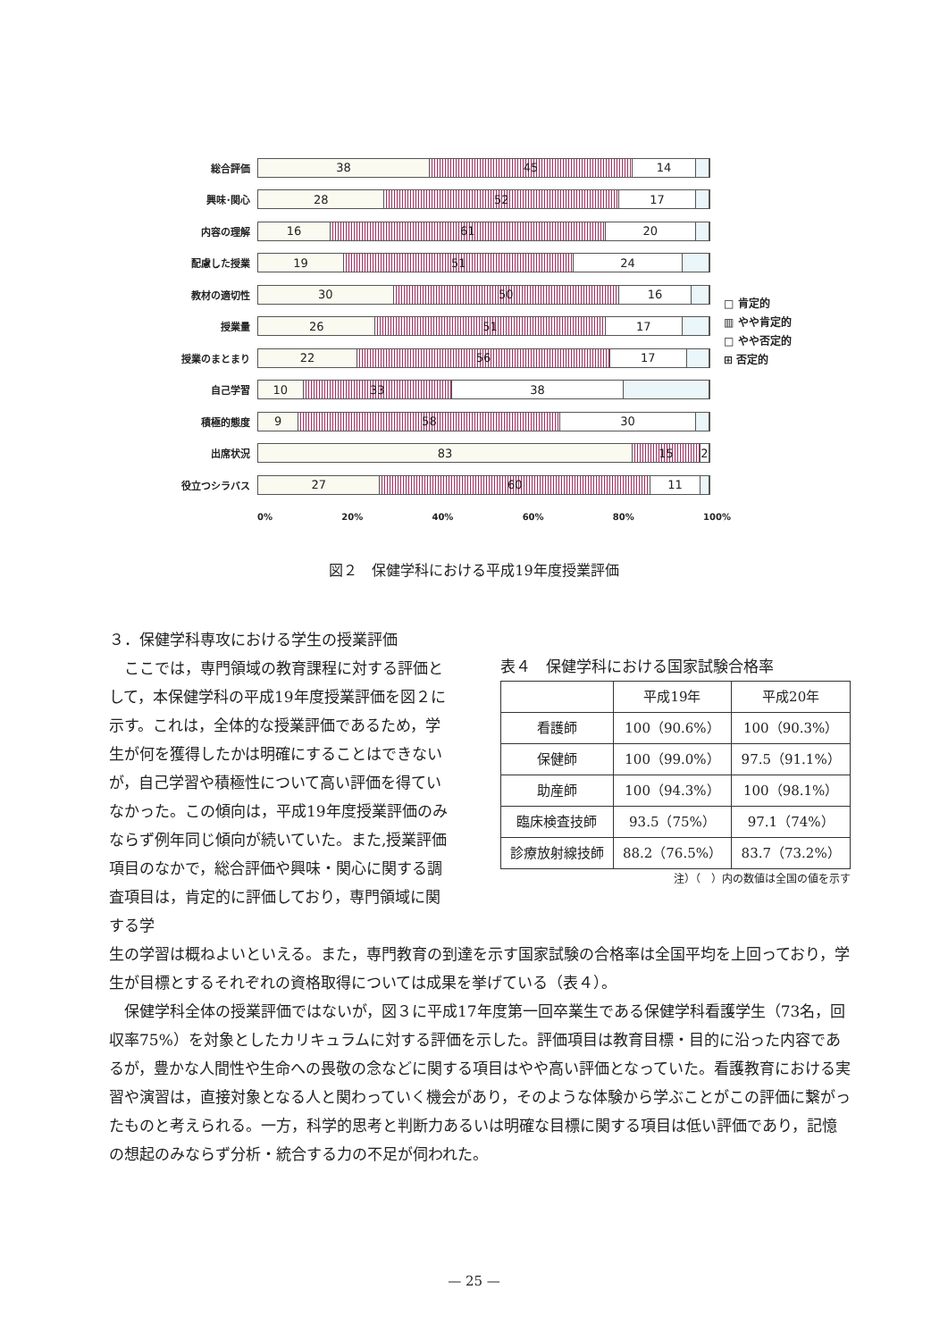総合評価
38 45 14
興味･関心
28 52 17
内容の理解
16 61 20
配慮した授業
19 51 24
教材の適切性
30 50 16
授業量
26 51 17
授業のまとまり
22 56 17
自己学習
10 33 38
積極的態度
9 58 30
出席状況
83 15 2
役立つシラバス
27 60 11
0% 20% 40% 60% 80% 100%
□ 肯定的
▥ やや肯定的
□ やや否定的
⊞ 否定的
図２　保健学科における平成19年度授業評価
３．保健学科専攻における学生の授業評価
　ここでは，専門領域の教育課程に対する評価として，本保健学科の平成19年度授業評価を図２に示す。これは，全体的な授業評価であるため，学生が何を獲得したかは明確にすることはできないが，自己学習や積極性について高い評価を得ていなかった。この傾向は，平成19年度授業評価のみならず例年同じ傾向が続いていた。また,授業評価項目のなかで，総合評価や興味・関心に関する調査項目は，肯定的に評価しており，専門領域に関する学
表４　保健学科における国家試験合格率
| | 平成19年 | 平成20年 |
| --- | --- | --- |
| 看護師 | 100（90.6%） | 100（90.3%） |
| 保健師 | 100（99.0%） | 97.5（91.1%） |
| 助産師 | 100（94.3%） | 100（98.1%） |
| 臨床検査技師 | 93.5（75%） | 97.1（74%） |
| 診療放射線技師 | 88.2（76.5%） | 83.7（73.2%） |
注）（　）内の数値は全国の値を示す
生の学習は概ねよいといえる。また，専門教育の到達を示す国家試験の合格率は全国平均を上回っており，学生が目標とするそれぞれの資格取得については成果を挙げている（表４）。
　保健学科全体の授業評価ではないが，図３に平成17年度第一回卒業生である保健学科看護学生（73名，回収率75%）を対象としたカリキュラムに対する評価を示した。評価項目は教育目標・目的に沿った内容であるが，豊かな人間性や生命への畏敬の念などに関する項目はやや高い評価となっていた。看護教育における実習や演習は，直接対象となる人と関わっていく機会があり，そのような体験から学ぶことがこの評価に繋がったものと考えられる。一方，科学的思考と判断力あるいは明確な目標に関する項目は低い評価であり，記憶の想起のみならず分析・統合する力の不足が伺われた。
— 25 —